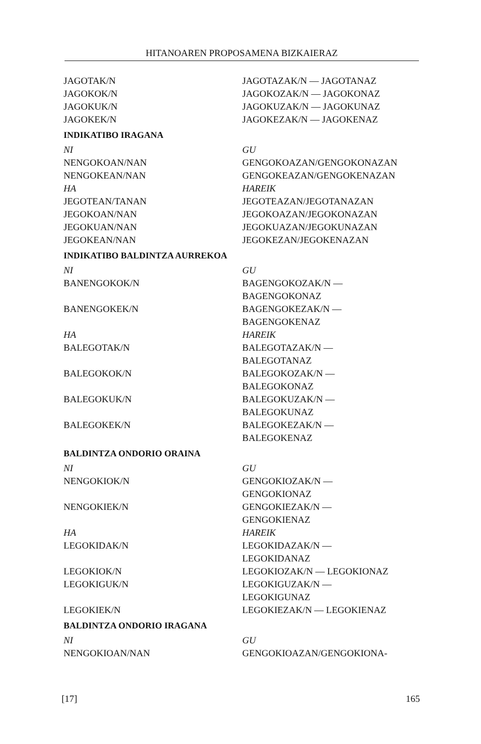HITANOAREN PROPOSAMENA BIZKAIERAZ
| JAGOTAK/N | JAGOTAZAK/N — JAGOTANAZ |
| JAGOKOK/N | JAGOKOZAK/N — JAGOKONAZ |
| JAGOKUK/N | JAGOKUZAK/N — JAGOKUNAZ |
| JAGOKEK/N | JAGOKEZAK/N — JAGOKENAZ |
INDIKATIBO IRAGANA
| NI | GU |
| NENGOKOAN/NAN | GENGOKOAZAN/GENGOKONAZAN |
| NENGOKEAN/NAN | GENGOKEAZAN/GENGOKENAZAN |
| HA | HAREIK |
| JEGOTEAN/TANAN | JEGOTEAZAN/JEGOTANAZAN |
| JEGOKOAN/NAN | JEGOKOAZAN/JEGOKONAZAN |
| JEGOKUAN/NAN | JEGOKUAZAN/JEGOKUNAZAN |
| JEGOKEAN/NAN | JEGOKEZAN/JEGOKENAZAN |
INDIKATIBO BALDINTZA AURREKOA
| NI | GU |
| BANENGOKOK/N | BAGENGOKOZAK/N — BAGENGOKONAZ |
| BANENGOKEK/N | BAGENGOKEZAK/N — BAGENGOKENAZ |
| HA | HAREIK |
| BALEGOTAK/N | BALEGOTAZAK/N — BALEGOTANAZ |
| BALEGOKOK/N | BALEGOKOZAK/N — BALEGOKONAZ |
| BALEGOKUK/N | BALEGOKUZAK/N — BALEGOKUNAZ |
| BALEGOKEK/N | BALEGOKEZAK/N — BALEGOKENAZ |
BALDINTZA ONDORIO ORAINA
| NI | GU |
| NENGOKIOK/N | GENGOKIOZAK/N — GENGOKIONAZ |
| NENGOKIEK/N | GENGOKIEZAK/N — GENGOKIENAZ |
| HA | HAREIK |
| LEGOKIDAK/N | LEGOKIDAZAK/N — LEGOKIDANAZ |
| LEGOKIOK/N | LEGOKIOZAK/N — LEGOKIONAZ |
| LEGOKIGUK/N | LEGOKIGUZAK/N — LEGOKIGUNAZ |
| LEGOKIEK/N | LEGOKIEZAK/N — LEGOKIENAZ |
BALDINTZA ONDORIO IRAGANA
| NI | GU |
| NENGOKIOAN/NAN | GENGOKIOAZAN/GENGOKIONA- |
[17] 165